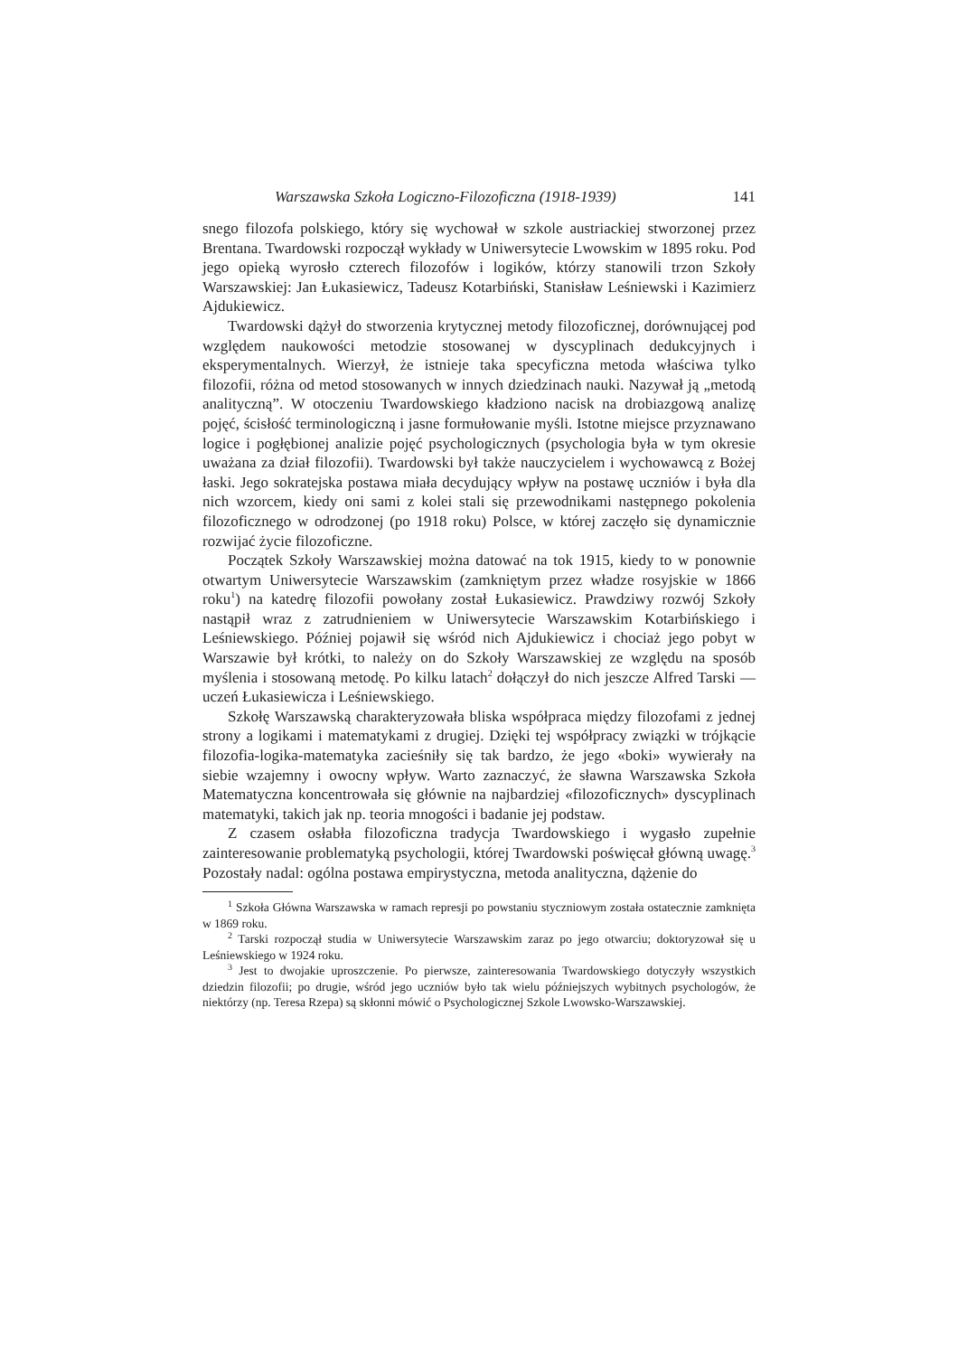Warszawska Szkoła Logiczno-Filozoficzna (1918-1939) 141
snego filozofa polskiego, który się wychował w szkole austriackiej stworzonej przez Brentana. Twardowski rozpoczął wykłady w Uniwersytecie Lwowskim w 1895 roku. Pod jego opieką wyrosło czterech filozofów i logików, którzy stanowili trzon Szkoły Warszawskiej: Jan Łukasiewicz, Tadeusz Kotarbiński, Stanisław Leśniewski i Kazimierz Ajdukiewicz.
Twardowski dążył do stworzenia krytycznej metody filozoficznej, dorównującej pod względem naukowości metodzie stosowanej w dyscyplinach dedukcyjnych i eksperymentalnych. Wierzył, że istnieje taka specyficzna metoda właściwa tylko filozofii, różna od metod stosowanych w innych dziedzinach nauki. Nazywał ją „metodą analityczną”. W otoczeniu Twardowskiego kładziono nacisk na drobiazgową analizę pojęć, ścisłość terminologiczną i jasne formułowanie myśli. Istotne miejsce przyznawano logice i pogłębionej analizie pojęć psychologicznych (psychologia była w tym okresie uważana za dział filozofii). Twardowski był także nauczycielem i wychowawcą z Bożej łaski. Jego sokratejska postawa miała decydujący wpływ na postawę uczniów i była dla nich wzorcem, kiedy oni sami z kolei stali się przewodnikami następnego pokolenia filozoficznego w odrodzonej (po 1918 roku) Polsce, w której zaczęło się dynamicznie rozwijać życie filozoficzne.
Początek Szkoły Warszawskiej można datować na tok 1915, kiedy to w ponownie otwartym Uniwersytecie Warszawskim (zamkniętym przez władze rosyjskie w 1866 roku<sup>1</sup>) na katedrę filozofii powołany został Łukasiewicz. Prawdziwy rozwój Szkoły nastąpił wraz z zatrudnieniem w Uniwersytecie Warszawskim Kotarbińskiego i Leśniewskiego. Później pojawił się wśród nich Ajdukiewicz i chociaż jego pobyt w Warszawie był krótki, to należy on do Szkoły Warszawskiej ze względu na sposób myślenia i stosowaną metodę. Po kilku latach<sup>2</sup> dołączył do nich jeszcze Alfred Tarski — uczeń Łukasiewicza i Leśniewskiego.
Szkołę Warszawską charakteryzowała bliska współpraca między filozofami z jednej strony a logikami i matematykami z drugiej. Dzięki tej współpracy związki w trójkącie filozofia-logika-matematyka zacieśniły się tak bardzo, że jego «boki» wywierały na siebie wzajemny i owocny wpływ. Warto zaznaczyć, że sławna Warszawska Szkoła Matematyczna koncentrowała się głównie na najbardziej «filozoficznych» dyscyplinach matematyki, takich jak np. teoria mnogości i badanie jej podstaw.
Z czasem osłabła filozoficzna tradycja Twardowskiego i wygasło zupełnie zainteresowanie problematyką psychologii, której Twardowski poświęcał główną uwagę.<sup>3</sup> Pozostały nadal: ogólna postawa empirystyczna, metoda analityczna, dążenie do
<sup>1</sup> Szkoła Główna Warszawska w ramach represji po powstaniu styczniowym została ostatecznie zamknięta w 1869 roku.
<sup>2</sup> Tarski rozpoczął studia w Uniwersytecie Warszawskim zaraz po jego otwarciu; doktoryzował się u Leśniewskiego w 1924 roku.
<sup>3</sup> Jest to dwojakie uproszczenie. Po pierwsze, zainteresowania Twardowskiego dotyczyły wszystkich dziedzin filozofii; po drugie, wśród jego uczniów było tak wielu późniejszych wybitnych psychologów, że niektórzy (np. Teresa Rzepa) są skłonni mówić o Psychologicznej Szkole Lwowsko-Warszawskiej.